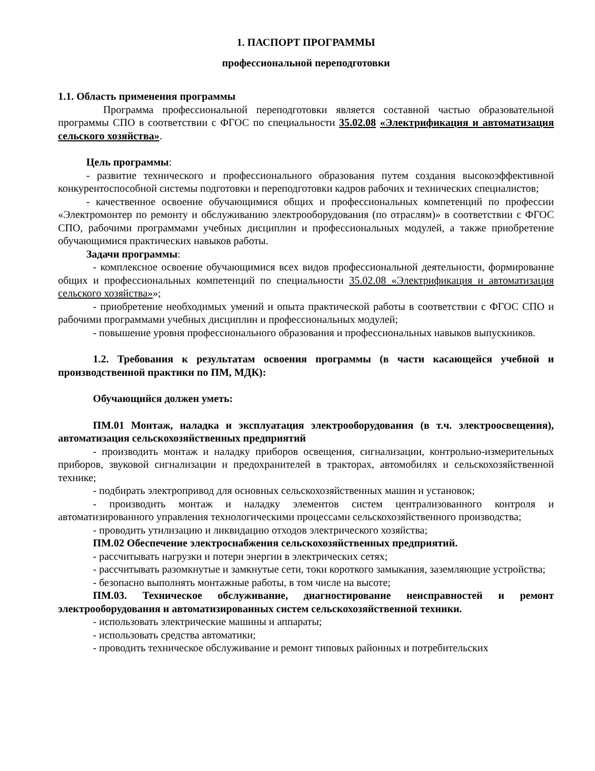1. ПАСПОРТ ПРОГРАММЫ
профессиональной переподготовки
1.1. Область применения программы
Программа профессиональной переподготовки является составной частью образовательной программы СПО в соответствии с ФГОС по специальности 35.02.08 «Электрификация и автоматизация сельского хозяйства».
Цель программы:
- развитие технического и профессионального образования путем создания высокоэффективной конкурентоспособной системы подготовки и переподготовки кадров рабочих и технических специалистов;
- качественное освоение обучающимися общих и профессиональных компетенций по профессии «Электромонтер по ремонту и обслуживанию электрооборудования (по отраслям)» в соответствии с ФГОС СПО, рабочими программами учебных дисциплин и профессиональных модулей, а также приобретение обучающимися практических навыков работы.
Задачи программы:
- комплексное освоение обучающимися всех видов профессиональной деятельности, формирование общих и профессиональных компетенций по специальности 35.02.08 «Электрификация и автоматизация сельского хозяйства»»;
- приобретение необходимых умений и опыта практической работы в соответствии с ФГОС СПО и рабочими программами учебных дисциплин и профессиональных модулей;
- повышение уровня профессионального образования и профессиональных навыков выпускников.
1.2. Требования к результатам освоения программы (в части касающейся учебной и производственной практики по ПМ, МДК):
Обучающийся должен уметь:
ПМ.01 Монтаж, наладка и эксплуатация электрооборудования (в т.ч. электроосвещения), автоматизация сельскохозяйственных предприятий
- производить монтаж и наладку приборов освещения, сигнализации, контрольно-измерительных приборов, звуковой сигнализации и предохранителей в тракторах, автомобилях и сельскохозяйственной технике;
- подбирать электропривод для основных сельскохозяйственных машин и установок;
- производить монтаж и наладку элементов систем централизованного контроля и автоматизированного управления технологическими процессами сельскохозяйственного производства;
- проводить утилизацию и ликвидацию отходов электрического хозяйства;
ПМ.02 Обеспечение электроснабжения сельскохозяйственных предприятий.
- рассчитывать нагрузки и потери энергии в электрических сетях;
- рассчитывать разомкнутые и замкнутые сети, токи короткого замыкания, заземляющие устройства;
- безопасно выполнять монтажные работы, в том числе на высоте;
ПМ.03. Техническое обслуживание, диагностирование неисправностей и ремонт электрооборудования и автоматизированных систем сельскохозяйственной техники.
- использовать электрические машины и аппараты;
- использовать средства автоматики;
- проводить техническое обслуживание и ремонт типовых районных и потребительских